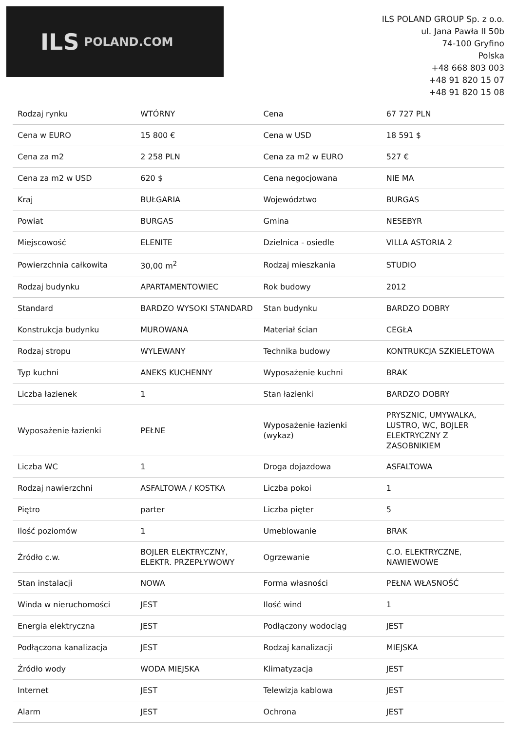ILS POLAND.COM
ILS POLAND GROUP Sp. z o.o.
ul. Jana Pawła II 50b
74-100 Gryfino
Polska
+48 668 803 003
+48 91 820 15 07
+48 91 820 15 08
| Rodzaj rynku | WTÓRNY | Cena | 67 727 PLN |
| Cena w EURO | 15 800 € | Cena w USD | 18 591 $ |
| Cena za m2 | 2 258 PLN | Cena za m2 w EURO | 527 € |
| Cena za m2 w USD | 620 $ | Cena negocjowana | NIE MA |
| Kraj | BUŁGARIA | Województwo | BURGAS |
| Powiat | BURGAS | Gmina | NESEBYR |
| Miejscowość | ELENITE | Dzielnica - osiedle | VILLA ASTORIA 2 |
| Powierzchnia całkowita | 30,00 m<sup>2</sup> | Rodzaj mieszkania | STUDIO |
| Rodzaj budynku | APARTAMENTOWIEC | Rok budowy | 2012 |
| Standard | BARDZO WYSOKI STANDARD | Stan budynku | BARDZO DOBRY |
| Konstrukcja budynku | MUROWANA | Materiał ścian | CEGŁA |
| Rodzaj stropu | WYLEWANY | Technika budowy | KONTRUKCJA SZKIELETOWA |
| Typ kuchni | ANEKS KUCHENNY | Wyposażenie kuchni | BRAK |
| Liczba łazienek | 1 | Stan łazienki | BARDZO DOBRY |
| Wyposażenie łazienki | PEŁNE | Wyposażenie łazienki (wykaz) | PRYSZNIC, UMYWALKA, LUSTRO, WC, BOJLER ELEKTRYCZNY Z ZASOBNIKIEM |
| Liczba WC | 1 | Droga dojazdowa | ASFALTOWA |
| Rodzaj nawierzchni | ASFALTOWA / KOSTKA | Liczba pokoi | 1 |
| Piętro | parter | Liczba pięter | 5 |
| Ilość poziomów | 1 | Umeblowanie | BRAK |
| Źródło c.w. | BOJLER ELEKTRYCZNY, ELEKTR. PRZEPŁYWOWY | Ogrzewanie | C.O. ELEKTRYCZNE, NAWIEWOWE |
| Stan instalacji | NOWA | Forma własności | PEŁNA WŁASNOŚĆ |
| Winda w nieruchomości | JEST | Ilość wind | 1 |
| Energia elektryczna | JEST | Podłączony wodociąg | JEST |
| Podłączona kanalizacja | JEST | Rodzaj kanalizacji | MIEJSKA |
| Źródło wody | WODA MIEJSKA | Klimatyzacja | JEST |
| Internet | JEST | Telewizja kablowa | JEST |
| Alarm | JEST | Ochrona | JEST |